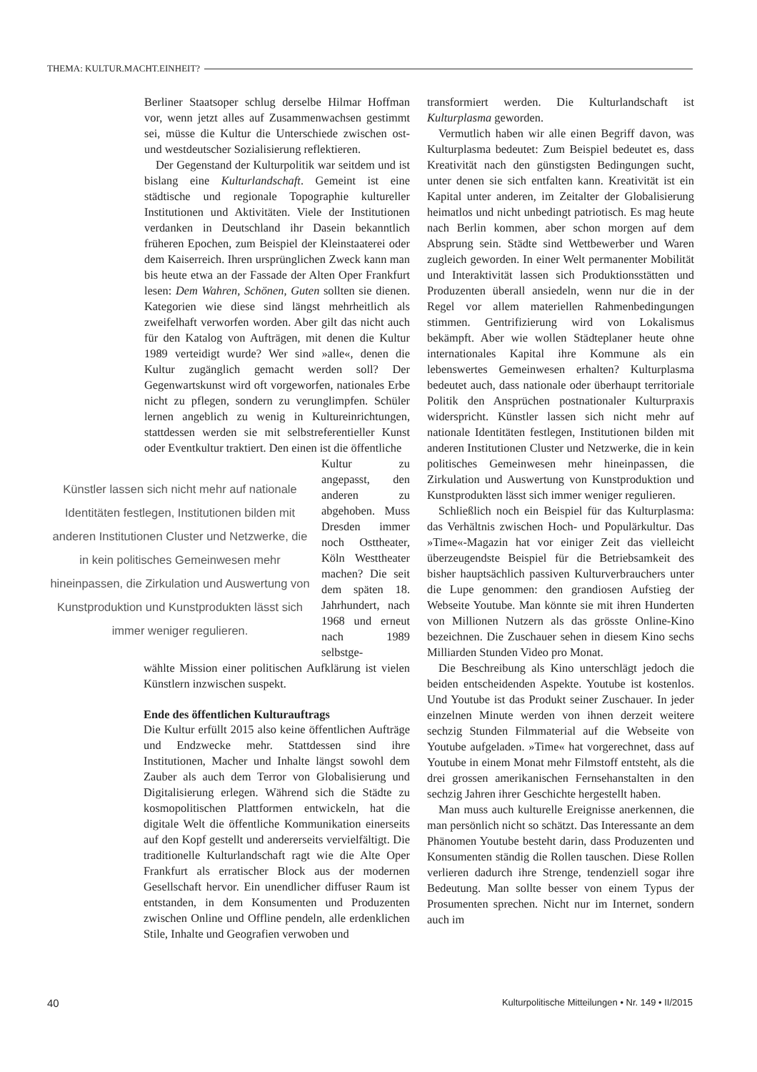THEMA: KULTUR.MACHT.EINHEIT?
Berliner Staatsoper schlug derselbe Hilmar Hoffman vor, wenn jetzt alles auf Zusammenwachsen gestimmt sei, müsse die Kultur die Unterschiede zwischen ost- und westdeutscher Sozialisierung reflektieren.
Der Gegenstand der Kulturpolitik war seitdem und ist bislang eine Kulturlandschaft. Gemeint ist eine städtische und regionale Topographie kultureller Institutionen und Aktivitäten. Viele der Institutionen verdanken in Deutschland ihr Dasein bekanntlich früheren Epochen, zum Beispiel der Kleinstaaterei oder dem Kaiserreich. Ihren ursprünglichen Zweck kann man bis heute etwa an der Fassade der Alten Oper Frankfurt lesen: Dem Wahren, Schönen, Guten sollten sie dienen. Kategorien wie diese sind längst mehrheitlich als zweifelhaft verworfen worden. Aber gilt das nicht auch für den Katalog von Aufträgen, mit denen die Kultur 1989 verteidigt wurde? Wer sind »alle«, denen die Kultur zugänglich gemacht werden soll? Der Gegenwartskunst wird oft vorgeworfen, nationales Erbe nicht zu pflegen, sondern zu verunglimpfen. Schüler lernen angeblich zu wenig in Kultureinrichtungen, stattdessen werden sie mit selbstreferentieller Kunst oder Eventkultur traktiert. Den einen ist die öffentliche
Künstler lassen sich nicht mehr auf nationale Identitäten festlegen, Institutionen bilden mit anderen Institutionen Cluster und Netzwerke, die in kein politisches Gemeinwesen mehr hineinpassen, die Zirkulation und Auswertung von Kunstproduktion und Kunstprodukten lässt sich immer weniger regulieren.
Kultur zu angepasst, den anderen zu abgehoben. Muss Dresden immer noch Osttheater, Köln Westtheater machen? Die seit dem späten 18. Jahrhundert, nach 1968 und erneut nach 1989 selbstge-
wählte Mission einer politischen Aufklärung ist vielen Künstlern inzwischen suspekt.
Ende des öffentlichen Kulturauftrags
Die Kultur erfüllt 2015 also keine öffentlichen Aufträge und Endzwecke mehr. Stattdessen sind ihre Institutionen, Macher und Inhalte längst sowohl dem Zauber als auch dem Terror von Globalisierung und Digitalisierung erlegen. Während sich die Städte zu kosmopolitischen Plattformen entwickeln, hat die digitale Welt die öffentliche Kommunikation einerseits auf den Kopf gestellt und andererseits vervielfältigt. Die traditionelle Kulturlandschaft ragt wie die Alte Oper Frankfurt als erratischer Block aus der modernen Gesellschaft hervor. Ein unendlicher diffuser Raum ist entstanden, in dem Konsumenten und Produzenten zwischen Online und Offline pendeln, alle erdenklichen Stile, Inhalte und Geografien verwoben und
transformiert werden. Die Kulturlandschaft ist Kulturplasma geworden.
Vermutlich haben wir alle einen Begriff davon, was Kulturplasma bedeutet: Zum Beispiel bedeutet es, dass Kreativität nach den günstigsten Bedingungen sucht, unter denen sie sich entfalten kann. Kreativität ist ein Kapital unter anderen, im Zeitalter der Globalisierung heimatlos und nicht unbedingt patriotisch. Es mag heute nach Berlin kommen, aber schon morgen auf dem Absprung sein. Städte sind Wettbewerber und Waren zugleich geworden. In einer Welt permanenter Mobilität und Interaktivität lassen sich Produktionsstätten und Produzenten überall ansiedeln, wenn nur die in der Regel vor allem materiellen Rahmenbedingungen stimmen. Gentrifizierung wird von Lokalismus bekämpft. Aber wie wollen Städteplaner heute ohne internationales Kapital ihre Kommune als ein lebenswertes Gemeinwesen erhalten? Kulturplasma bedeutet auch, dass nationale oder überhaupt territoriale Politik den Ansprüchen postnationaler Kulturpraxis widerspricht. Künstler lassen sich nicht mehr auf nationale Identitäten festlegen, Institutionen bilden mit anderen Institutionen Cluster und Netzwerke, die in kein politisches Gemeinwesen mehr hineinpassen, die Zirkulation und Auswertung von Kunstproduktion und Kunstprodukten lässt sich immer weniger regulieren.
Schließlich noch ein Beispiel für das Kulturplasma: das Verhältnis zwischen Hoch- und Populärkultur. Das »Time«-Magazin hat vor einiger Zeit das vielleicht überzeugendste Beispiel für die Betriebsamkeit des bisher hauptsächlich passiven Kulturverbrauchers unter die Lupe genommen: den grandiosen Aufstieg der Webseite Youtube. Man könnte sie mit ihren Hunderten von Millionen Nutzern als das grösste Online-Kino bezeichnen. Die Zuschauer sehen in diesem Kino sechs Milliarden Stunden Video pro Monat.
Die Beschreibung als Kino unterschlägt jedoch die beiden entscheidenden Aspekte. Youtube ist kostenlos. Und Youtube ist das Produkt seiner Zuschauer. In jeder einzelnen Minute werden von ihnen derzeit weitere sechzig Stunden Filmmaterial auf die Webseite von Youtube aufgeladen. »Time« hat vorgerechnet, dass auf Youtube in einem Monat mehr Filmstoff entsteht, als die drei grossen amerikanischen Fernsehanstalten in den sechzig Jahren ihrer Geschichte hergestellt haben.
Man muss auch kulturelle Ereignisse anerkennen, die man persönlich nicht so schätzt. Das Interessante an dem Phänomen Youtube besteht darin, dass Produzenten und Konsumenten ständig die Rollen tauschen. Diese Rollen verlieren dadurch ihre Strenge, tendenziell sogar ihre Bedeutung. Man sollte besser von einem Typus der Prosumenten sprechen. Nicht nur im Internet, sondern auch im
40 Kulturpolitische Mitteilungen • Nr. 149 • II/2015